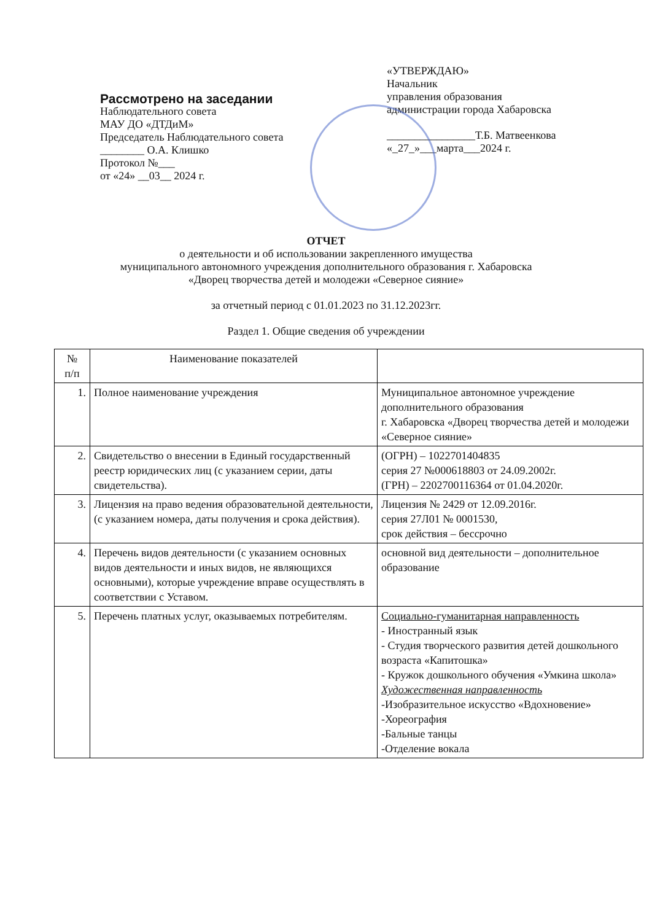Рассмотрено на заседании
Наблюдательного совета
МАУ ДО «ДТДиМ»
Председатель Наблюдательного совета ________ О.А. Клишко
Протокол №___
от «24» __03__ 2024 г.
«УТВЕРЖДАЮ»
Начальник
управления образования
администрации города Хабаровска
________________Т.Б. Матвеенкова
«_27_»___марта___2024 г.
ОТЧЕТ
о деятельности и об использовании закрепленного имущества
муниципального автономного учреждения дополнительного образования г. Хабаровска
«Дворец творчества детей и молодежи «Северное сияние»
за отчетный период с 01.01.2023 по 31.12.2023гг.
Раздел 1. Общие сведения об учреждении
| № п/п | Наименование показателей | |
| --- | --- | --- |
| 1. | Полное наименование учреждения | Муниципальное автономное учреждение дополнительного образования г. Хабаровска «Дворец творчества детей и молодежи «Северное сияние» |
| 2. | Свидетельство о внесении в Единый государственный реестр юридических лиц (с указанием серии, даты свидетельства). | (ОГРН) – 1022701404835 серия 27 №000618803 от 24.09.2002г. (ГРН) – 2202700116364 от 01.04.2020г. |
| 3. | Лицензия на право ведения образовательной деятельности, (с указанием номера, даты получения и срока действия). | Лицензия № 2429 от 12.09.2016г. серия 27Л01 № 0001530, срок действия – бессрочно |
| 4. | Перечень видов деятельности (с указанием основных видов деятельности и иных видов, не являющихся основными), которые учреждение вправе осуществлять в соответствии с Уставом. | основной вид деятельности – дополнительное образование |
| 5. | Перечень платных услуг, оказываемых потребителям. | Социально-гуманитарная направленность - Иностранный язык - Студия творческого развития детей дошкольного возраста «Капитошка» - Кружок дошкольного обучения «Умкина школа» Художественная направленность -Изобразительное искусство «Вдохновение» -Хореография -Бальные танцы -Отделение вокала |